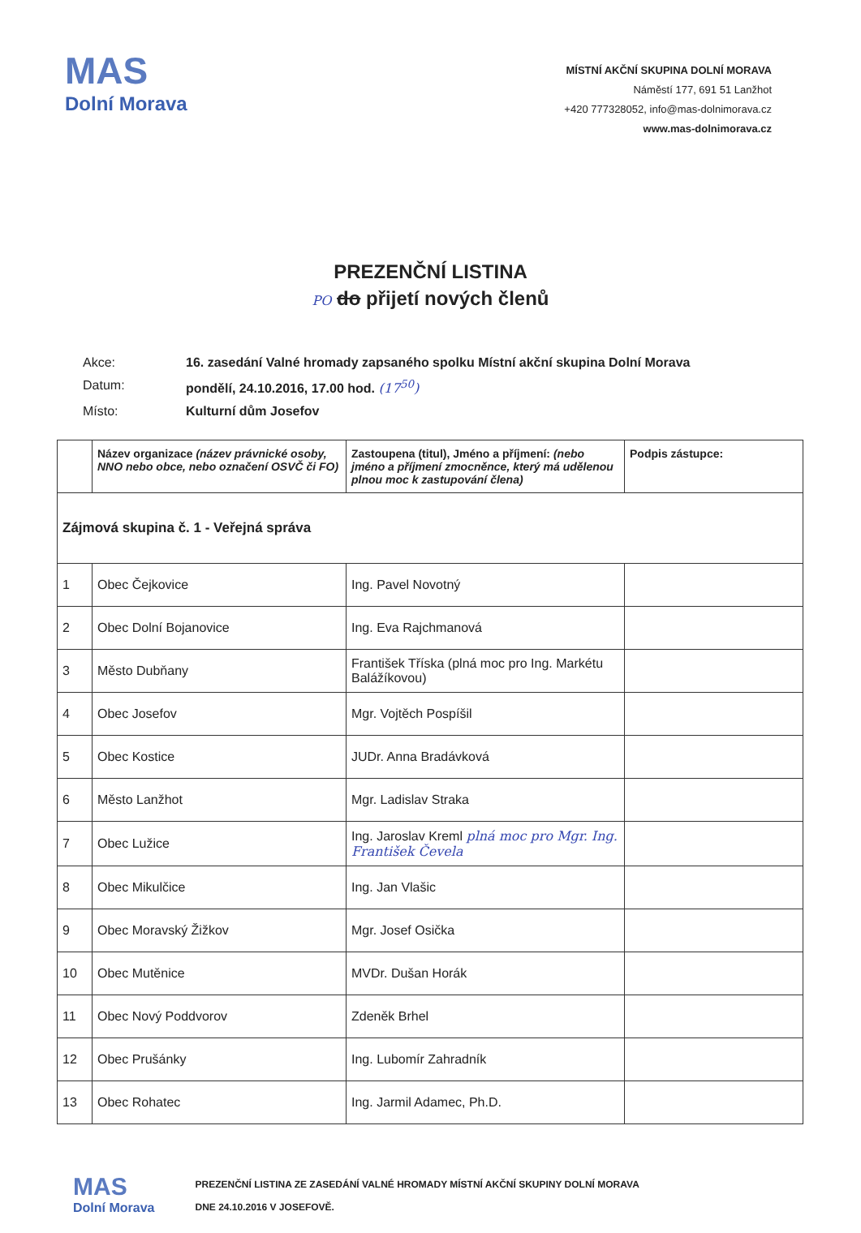MAS
Dolní Morava
MÍSTNÍ AKČNÍ SKUPINA DOLNÍ MORAVA
Náměstí 177, 691 51 Lanžhot
+420 777328052, info@mas-dolnimorava.cz
www.mas-dolnimorava.cz
PREZENČNÍ LISTINA
PO do přijetí nových členů
| Akce: | 16. zasedání Valné hromady zapsaného spolku Místní akční skupina Dolní Morava |
| Datum: | pondělí, 24.10.2016, 17.00 hod. (17<sup>50</sup>) |
| Místo: | Kulturní dům Josefov |
| | Název organizace (název právnické osoby, NNO nebo obce, nebo označení OSVČ či FO) | Zastoupena (titul), Jméno a příjmení: (nebo jméno a příjmení zmocněnce, který má udělenou plnou moc k zastupování člena) | Podpis zástupce: |
| --- | --- | --- | --- |
| Zájmová skupina č. 1 - Veřejná správa | | | |
| 1 | Obec Čejkovice | Ing. Pavel Novotný | |
| 2 | Obec Dolní Bojanovice | Ing. Eva Rajchmanová | |
| 3 | Město Dubňany | František Tříska (plná moc pro Ing. Markétu Balážíkovou) | |
| 4 | Obec Josefov | Mgr. Vojtěch Pospíšil | |
| 5 | Obec Kostice | JUDr. Anna Bradávková | |
| 6 | Město Lanžhot | Mgr. Ladislav Straka | |
| 7 | Obec Lužice | Ing. Jaroslav Kreml plná moc pro Mgr. Ing. František Čevela | |
| 8 | Obec Mikulčice | Ing. Jan Vlašic | |
| 9 | Obec Moravský Žižkov | Mgr. Josef Osička | |
| 10 | Obec Mutěnice | MVDr. Dušan Horák | |
| 11 | Obec Nový Poddvorov | Zdeněk Brhel | |
| 12 | Obec Prušánky | Ing. Lubomír Zahradník | |
| 13 | Obec Rohatec | Ing. Jarmil Adamec, Ph.D. | |
MAS
Dolní Morava
PREZENČNÍ LISTINA ZE ZASEDÁNÍ VALNÉ HROMADY MÍSTNÍ AKČNÍ SKUPINY DOLNÍ MORAVA
DNE 24.10.2016 V JOSEFOVĚ.